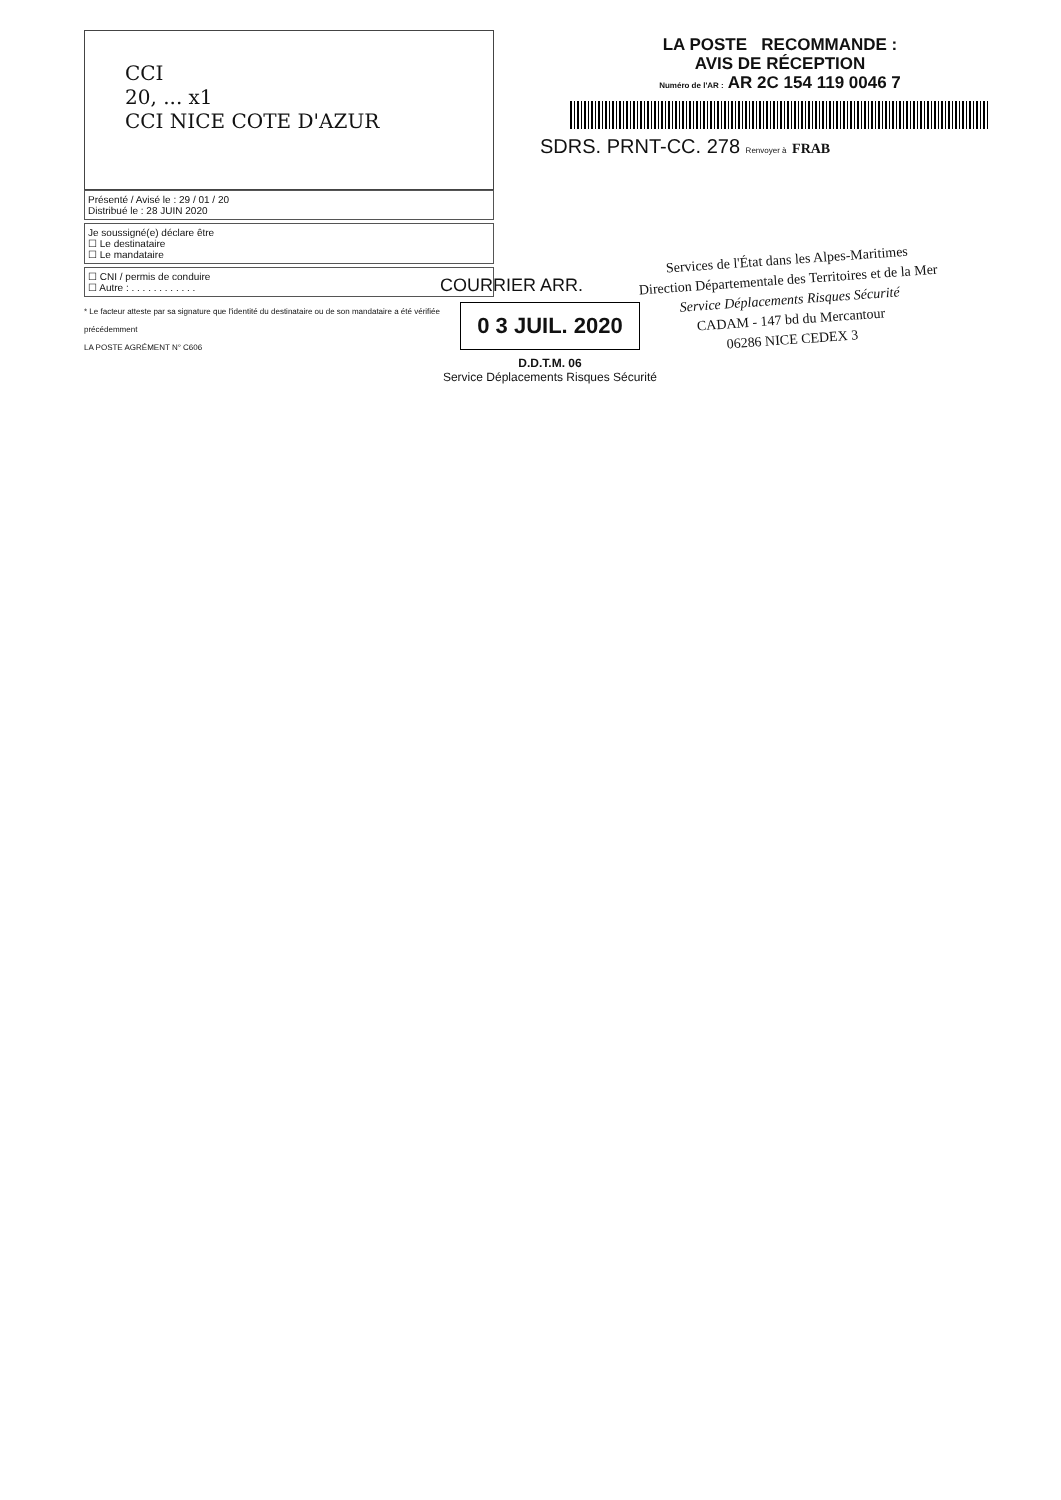CCI
20, ... x1
CCI NICE COTE D'AZUR
Présenté / Avisé le : 29 / 01 / 20
Distribué le : 28 JUIN 2020
Je soussigné(e) déclare être
☐ Le destinataire
☐ Le mandataire
☐ CNI / permis de conduire
☐ Autre : . . . . . . . . . . . .
* Le facteur atteste par sa signature que l'identité du destinataire ou de son mandataire a été vérifiée précédemment
LA POSTE AGRÉMENT N° C606
LA POSTE RECOMMANDE :
AVIS DE RÉCEPTION
Numéro de l'AR : AR 2C 154 119 0046 7
SDRS. PRNT-CC. 278 Renvoyer à FRAB
COURRIER ARR.
0 3 JUIL. 2020
D.D.T.M. 06
Service Déplacements Risques Sécurité
Services de l'État dans les Alpes-Maritimes
Direction Départementale des Territoires et de la Mer
Service Déplacements Risques Sécurité
CADAM - 147 bd du Mercantour
06286 NICE CEDEX 3